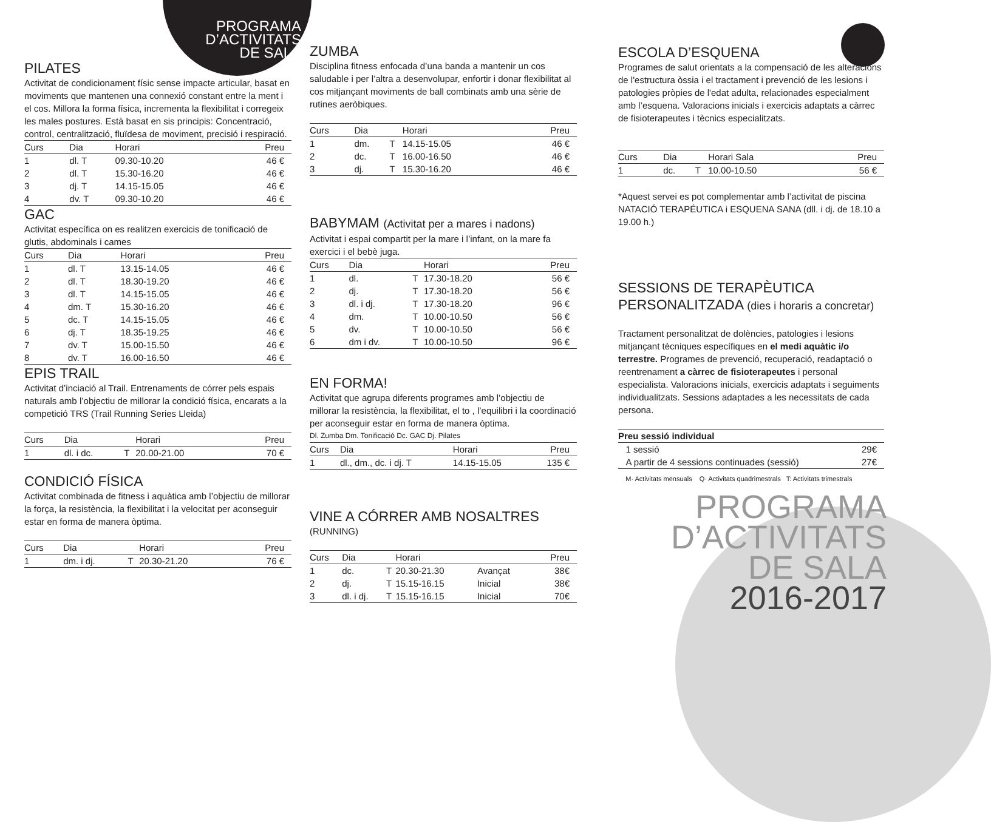PROGRAMA D’ACTIVITATS DE SALA
PILATES
Activitat de condicionament físic sense impacte articular, basat en moviments que mantenen una connexió constant entre la ment i el cos. Millora la forma física, incrementa la flexibilitat i corregeix les males postures. Està basat en sis principis: Concentració, control, centralització, fluïdesa de moviment, precisió i respiració.
| Curs | Dia | Horari | Preu |
| --- | --- | --- | --- |
| 1 | dl. T | 09.30-10.20 | 46 € |
| 2 | dl. T | 15.30-16.20 | 46 € |
| 3 | dj. T | 14.15-15.05 | 46 € |
| 4 | dv. T | 09.30-10.20 | 46 € |
GAC
Activitat específica on es realitzen exercicis de tonificació de glutis, abdominals i cames
| Curs | Dia | Horari | Preu |
| --- | --- | --- | --- |
| 1 | dl. T | 13.15-14.05 | 46 € |
| 2 | dl. T | 18.30-19.20 | 46 € |
| 3 | dl. T | 14.15-15.05 | 46 € |
| 4 | dm. T | 15.30-16.20 | 46 € |
| 5 | dc. T | 14.15-15.05 | 46 € |
| 6 | dj. T | 18.35-19.25 | 46 € |
| 7 | dv. T | 15.00-15.50 | 46 € |
| 8 | dv. T | 16.00-16.50 | 46 € |
EPIS TRAIL
Activitat d’inciació al Trail. Entrenaments de córrer pels espais naturals amb l’objectiu de millorar la condició física, encarats a la competició TRS (Trail Running Series Lleida)
| Curs | Dia | | Horari | Preu |
| --- | --- | --- | --- | --- |
| 1 | dl. i dc. | T | 20.00-21.00 | 70 € |
CONDICIÓ FÍSICA
Activitat combinada de fitness i aquàtica amb l’objectiu de millorar la força, la resistència, la flexibilitat i la velocitat per aconseguir estar en forma de manera òptima.
| Curs | Dia | | Horari | Preu |
| --- | --- | --- | --- | --- |
| 1 | dm. i dj. | T | 20.30-21.20 | 76 € |
ZUMBA
Disciplina fitness enfocada d’una banda a mantenir un cos saludable i per l’altra a desenvolupar, enfortir i donar flexibilitat al cos mitjançant moviments de ball combinats amb una sèrie de rutines aeròbiques.
| Curs | Dia | | Horari | Preu |
| --- | --- | --- | --- | --- |
| 1 | dm. | T | 14.15-15.05 | 46 € |
| 2 | dc. | T | 16.00-16.50 | 46 € |
| 3 | dj. | T | 15.30-16.20 | 46 € |
BABYMAM (Activitat per a mares i nadons)
Activitat i espai compartit per la mare i l’infant, on la mare fa exercici i el bebè juga.
| Curs | Dia | | Horari | Preu |
| --- | --- | --- | --- | --- |
| 1 | dl. | T | 17.30-18.20 | 56 € |
| 2 | dj. | T | 17.30-18.20 | 56 € |
| 3 | dl. i dj. | T | 17.30-18.20 | 96 € |
| 4 | dm. | T | 10.00-10.50 | 56 € |
| 5 | dv. | T | 10.00-10.50 | 56 € |
| 6 | dm i dv. | T | 10.00-10.50 | 96 € |
EN FORMA!
Activitat que agrupa diferents programes amb l’objectiu de millorar la resistència, la flexibilitat, el to , l’equilibri i la coordinació per aconseguir estar en forma de manera òptima.
Dl. Zumba Dm. Tonificació Dc. GAC Dj. Pilates
| Curs | Dia | Horari | Preu |
| --- | --- | --- | --- |
| 1 | dl., dm., dc. i dj. T | 14.15-15.05 | 135 € |
VINE A CÓRRER AMB NOSALTRES
(RUNNING)
| Curs | Dia | | Horari | | Preu |
| --- | --- | --- | --- | --- | --- |
| 1 | dc. | T | 20.30-21.30 | Avançat | 38€ |
| 2 | dj. | T | 15.15-16.15 | Inicial | 38€ |
| 3 | dl. i dj. | T | 15.15-16.15 | Inicial | 70€ |
ESCOLA D’ESQUENA
Programes de salut orientats a la compensació de les alteracions de l'estructura òssia i el tractament i prevenció de les lesions i patologies pròpies de l'edat adulta, relacionades especialment amb l’esquena. Valoracions inicials i exercicis adaptats a càrrec de fisioterapeutes i tècnics especialitzats.
| Curs | Dia | | Horari Sala | Preu |
| --- | --- | --- | --- | --- |
| 1 | dc. | T | 10.00-10.50 | 56 € |
*Aquest servei es pot complementar amb l’activitat de piscina NATACIÓ TERAPÉUTICA i ESQUENA SANA (dll. i dj. de 18.10 a 19.00 h.)
SESSIONS DE TERAPÈUTICA PERSONALITZADA (dies i horaris a concretar)
Tractament personalitzat de dolències, patologies i lesions mitjançant tècniques específiques en el medi aquàtic i/o terrestre. Programes de prevenció, recuperació, readaptació o reentrenament a càrrec de fisioterapeutes i personal especialista. Valoracions inicials, exercicis adaptats i seguiments individualitzats. Sessions adaptades a les necessitats de cada persona.
| Preu sessió individual | |
| --- | --- |
| 1 sessió | 29€ |
| A partir de 4 sessions continuades (sessió) | 27€ |
M· Activitats mensuals Q· Activitats quadrimestrals T: Activitats trimestrals
PROGRAMA
D’ACTIVITATS
DE SALA
2016-2017